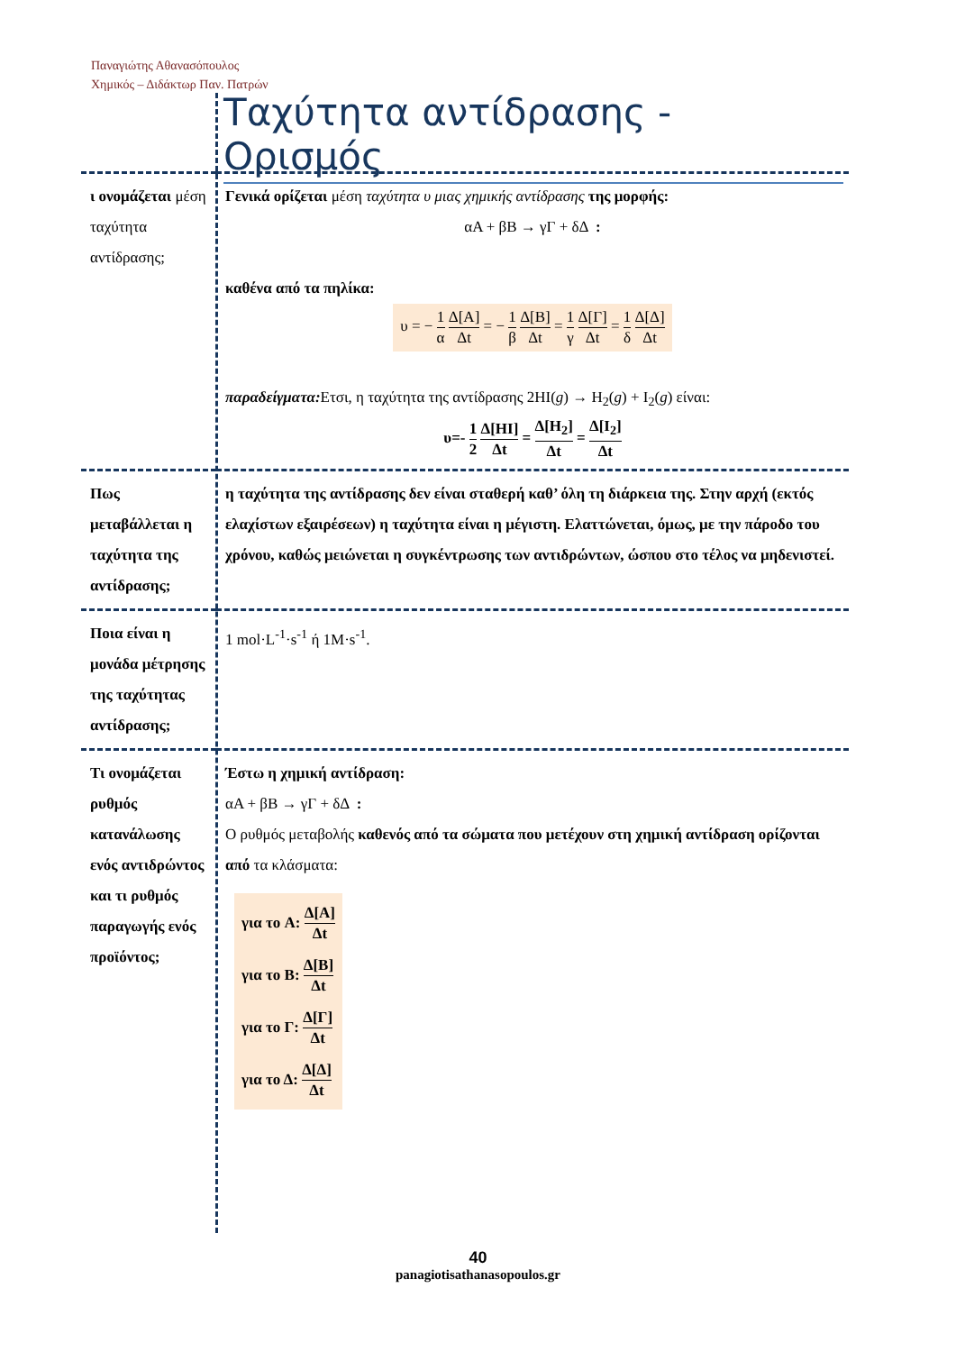Παναγιώτης Αθανασόπουλος
Χημικός – Διδάκτωρ Παν. Πατρών
Ταχύτητα αντίδρασης - Ορισμός
| ι ονομάζεται μέση ταχύτητα αντίδρασης; | Γενικά ορίζεται μέση ταχύτητα υ μιας χημικής αντίδρασης της μορφής: αA + βB → γΓ + δΔ : καθένα από τα πηλίκα: υ = − 1 α Δ[A] Δt = − 1 β Δ[B] Δt = 1 γ Δ[Γ] Δt = 1 δ Δ[Δ] Δt παραδείγματα: Ετσι, η ταχύτητα της αντίδρασης 2HI( g ) → H<sub>2</sub>( g ) + I<sub>2</sub>( g ) είναι: υ=- 1 2 Δ[HI] Δt = Δ[H<sub>2</sub>] Δt = Δ[I<sub>2</sub>] Δt |
| Πως μεταβάλλεται η ταχύτητα της αντίδρασης; | η ταχύτητα της αντίδρασης δεν είναι σταθερή καθ’ όλη τη διάρκεια της. Στην αρχή (εκτός ελαχίστων εξαιρέσεων) η ταχύτητα είναι η μέγιστη. Ελαττώνεται, όμως, με την πάροδο του χρόνου, καθώς μειώνεται η συγκέντρωσης των αντιδρώντων, ώσπου στο τέλος να μηδενιστεί. |
| Ποια είναι η μονάδα μέτρησης της ταχύτητας αντίδρασης; | 1 mol·L<sup>-1</sup>·s<sup>-1</sup> ή 1M·s<sup>-1</sup>. |
| Τι ονομάζεται ρυθμός κατανάλωσης ενός αντιδρώντος και τι ρυθμός παραγωγής ενός προϊόντος; | Έστω η χημική αντίδραση: αA + βB → γΓ + δΔ : Ο ρυθμός μεταβολής καθενός από τα σώματα που μετέχουν στη χημική αντίδραση ορίζονται από τα κλάσματα: για το A: Δ[A] Δt για το B: Δ[B] Δt για το Γ: Δ[Γ] Δt για το Δ: Δ[Δ] Δt |
40
panagiotisathanasopoulos.gr